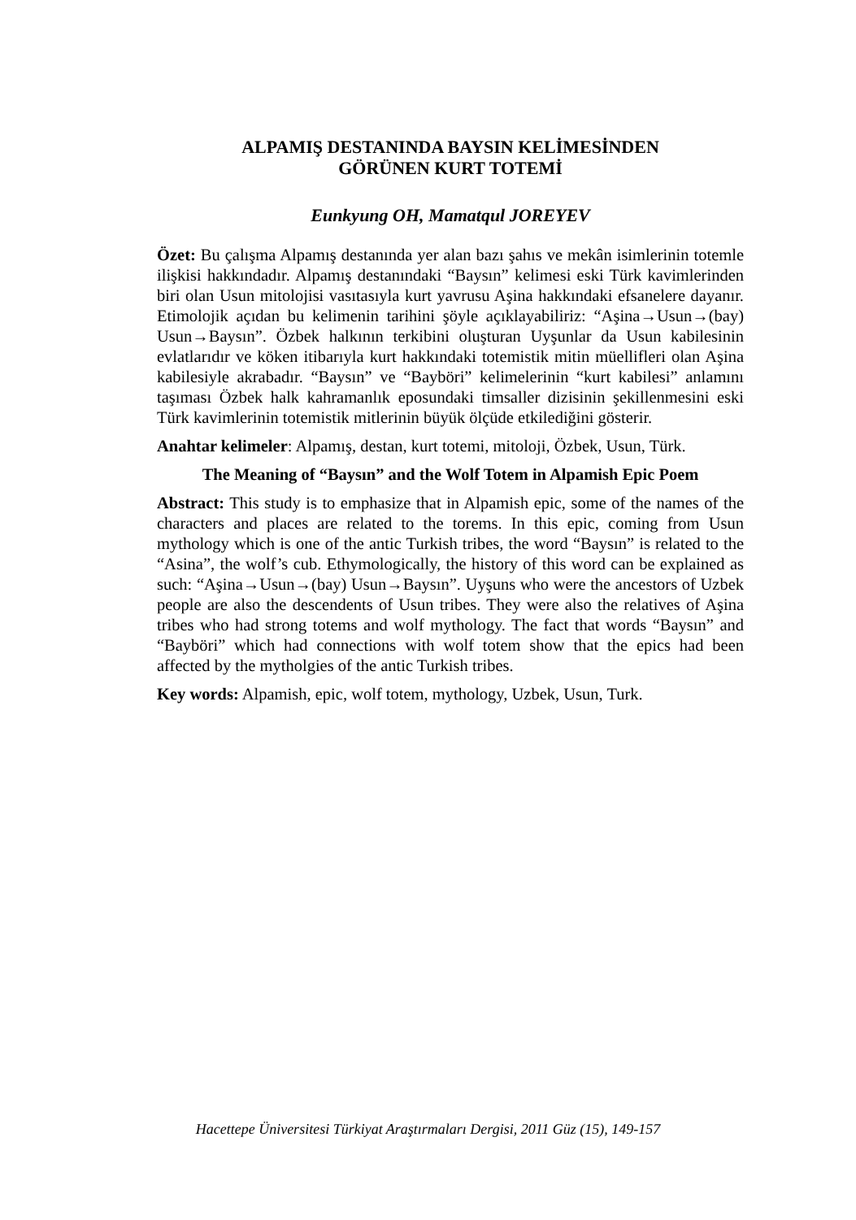ALPAMIŞ DESTANINDA BAYSIN KELİMESİNDEN
GÖRÜNEN KURT TOTEMİ
Eunkyung OH, Mamatqul JOREYEV
Özet: Bu çalışma Alpamış destanında yer alan bazı şahıs ve mekân isimlerinin totemle ilişkisi hakkındadır. Alpamış destanındaki “Baysın” kelimesi eski Türk kavimlerinden biri olan Usun mitolojisi vasıtasıyla kurt yavrusu Aşina hakkındaki efsanelere dayanır. Etimolojik açıdan bu kelimenin tarihini şöyle açıklayabiliriz: “Aşina→Usun→(bay) Usun→Baysın”. Özbek halkının terkibini oluşturan Uyşunlar da Usun kabilesinin evlatlarıdır ve köken itibarıyla kurt hakkındaki totemistik mitin müellifleri olan Aşina kabilesiyle akrabadır. “Baysın” ve “Bayböri” kelimelerinin “kurt kabilesi” anlamını taşıması Özbek halk kahramanlık eposundaki timsaller dizisinin şekillenmesini eski Türk kavimlerinin totemistik mitlerinin büyük ölçüde etkilediğini gösterir.
Anahtar kelimeler: Alpamış, destan, kurt totemi, mitoloji, Özbek, Usun, Türk.
The Meaning of “Baysın” and the Wolf Totem in Alpamish Epic Poem
Abstract: This study is to emphasize that in Alpamish epic, some of the names of the characters and places are related to the torems. In this epic, coming from Usun mythology which is one of the antic Turkish tribes, the word “Baysın” is related to the “Asina”, the wolf’s cub. Ethymologically, the history of this word can be explained as such: “Aşina→Usun→(bay) Usun→Baysın”. Uyşuns who were the ancestors of Uzbek people are also the descendents of Usun tribes. They were also the relatives of Aşina tribes who had strong totems and wolf mythology. The fact that words “Baysın” and “Bayböri” which had connections with wolf totem show that the epics had been affected by the mytholgies of the antic Turkish tribes.
Key words: Alpamish, epic, wolf totem, mythology, Uzbek, Usun, Turk.
Hacettepe Üniversitesi Türkiyat Araştırmaları Dergisi, 2011 Güz (15), 149-157